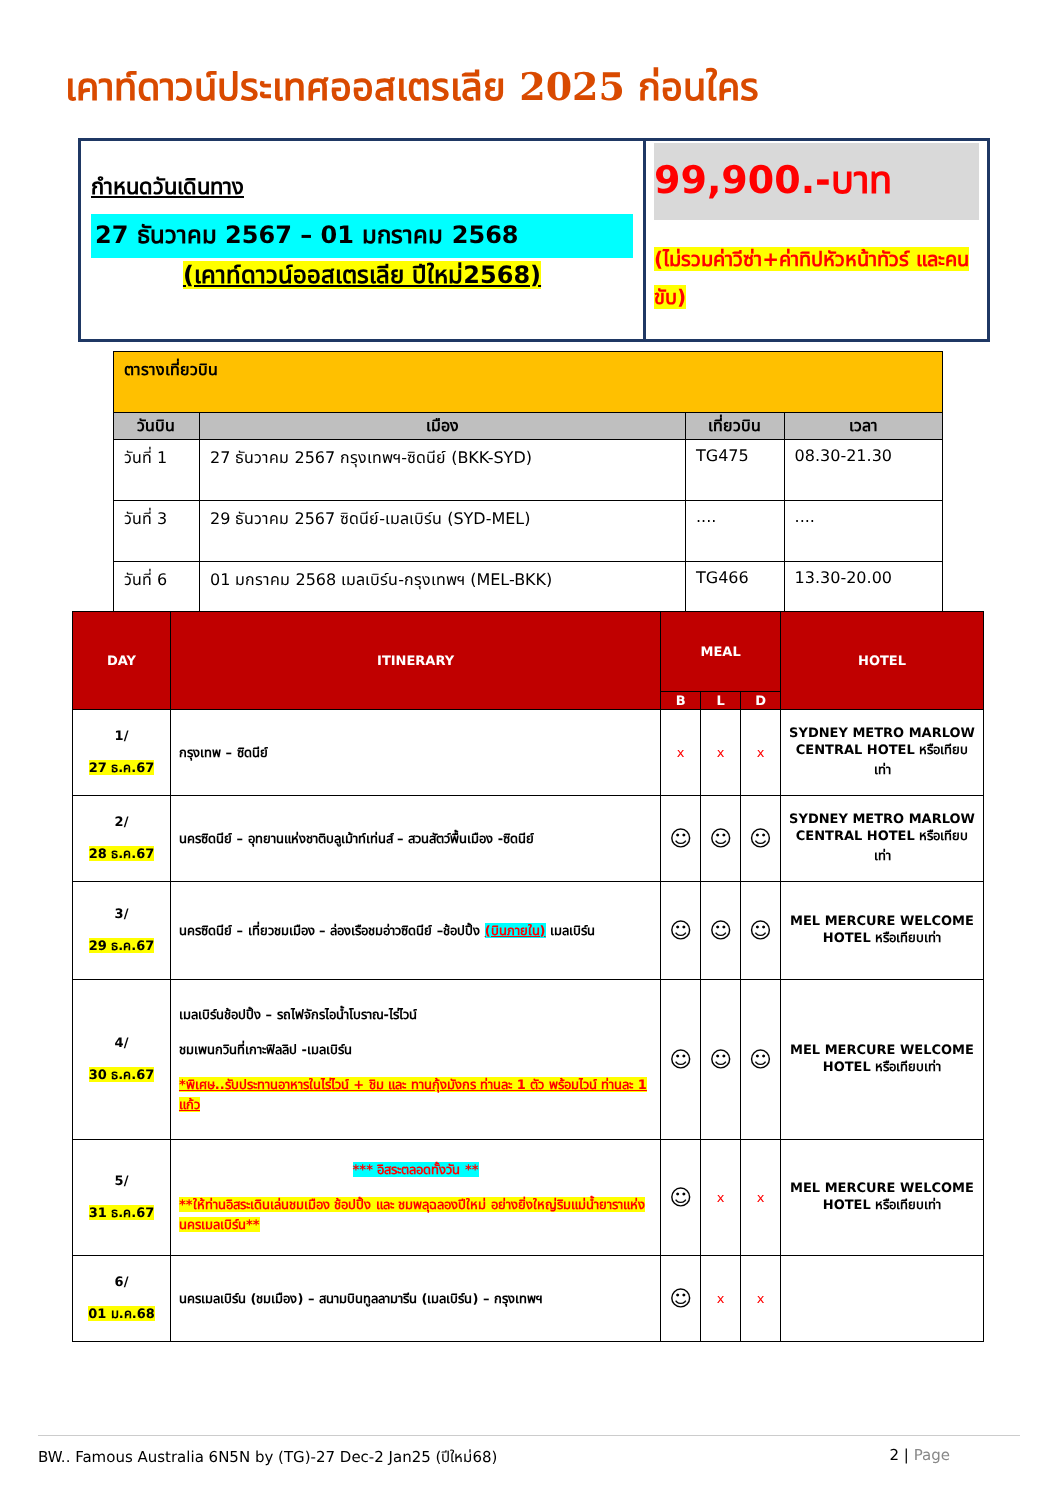เคาท์ดาวน์ประเทศออสเตรเลีย 2025 ก่อนใคร
กำหนดวันเดินทาง
27 ธันวาคม 2567 – 01 มกราคม 2568
(เคาท์ดาวน์ออสเตรเลีย ปีใหม่2568)
99,900.-บาท
(ไม่รวมค่าวีซ่า+ค่าทิปหัวหน้าทัวร์ และคนขับ)
| ตารางเที่ยวบิน | | | |
| วันบิน | เมือง | เที่ยวบิน | เวลา |
| วันที่ 1 | 27 ธันวาคม 2567 กรุงเทพฯ-ซิดนีย์ (BKK-SYD) | TG475 | 08.30-21.30 |
| วันที่ 3 | 29 ธันวาคม 2567 ซิดนีย์-เมลเบิร์น (SYD-MEL) | .... | .... |
| วันที่ 6 | 01 มกราคม 2568 เมลเบิร์น-กรุงเทพฯ (MEL-BKK) | TG466 | 13.30-20.00 |
| DAY | ITINERARY | MEAL | | | HOTEL |
| --- | --- | --- | --- | --- | --- |
| | | B | L | D | |
| 1/ 27 ธ.ค.67 | กรุงเทพ – ซิดนีย์ | x | x | x | SYDNEY METRO MARLOW CENTRAL HOTEL หรือเทียบเท่า |
| 2/ 28 ธ.ค.67 | นครซิดนีย์ – อุทยานแห่งชาติบลูเม้าท์เท่นส์ – สวนสัตว์พื้นเมือง -ซิดนีย์ | ☺ | ☺ | ☺ | SYDNEY METRO MARLOW CENTRAL HOTEL หรือเทียบเท่า |
| 3/ 29 ธ.ค.67 | นครซิดนีย์ – เที่ยวชมเมือง – ล่องเรือชมอ่าวซิดนีย์ –ช้อปปิ้ง (บินภายใน) เมลเบิร์น | ☺ | ☺ | ☺ | MEL MERCURE WELCOME HOTEL หรือเทียบเท่า |
| 4/ 30 ธ.ค.67 | เมลเบิร์นช้อปปิ้ง – รถไฟจักรไอน้ำโบราณ-ไร่ไวน์ ชมเพนกวินที่เกาะฟิลลิป -เมลเบิร์น *พิเศษ..รับประทานอาหารในไร่ไวน์ + ชิม และ ทานกุ้งมังกร ท่านละ 1 ตัว พร้อมไวน์ ท่านละ 1 แก้ว | ☺ | ☺ | ☺ | MEL MERCURE WELCOME HOTEL หรือเทียบเท่า |
| 5/ 31 ธ.ค.67 | *** อิสระตลอดทั้งวัน ** **ให้ท่านอิสระเดินเล่นชมเมือง ช้อปปิ้ง และ ชมพลุฉลองปีใหม่ อย่างยิ่งใหญ่ริมแม่น้ำยาราแห่งนครเมลเบิร์น** | ☺ | x | x | MEL MERCURE WELCOME HOTEL หรือเทียบเท่า |
| 6/ 01 ม.ค.68 | นครเมลเบิร์น (ชมเมือง) – สนามบินทูลลามารีน (เมลเบิร์น) – กรุงเทพฯ | ☺ | x | x | |
BW.. Famous Australia 6N5N by (TG)-27 Dec-2 Jan25 (ปีใหม่68) 2 | Page